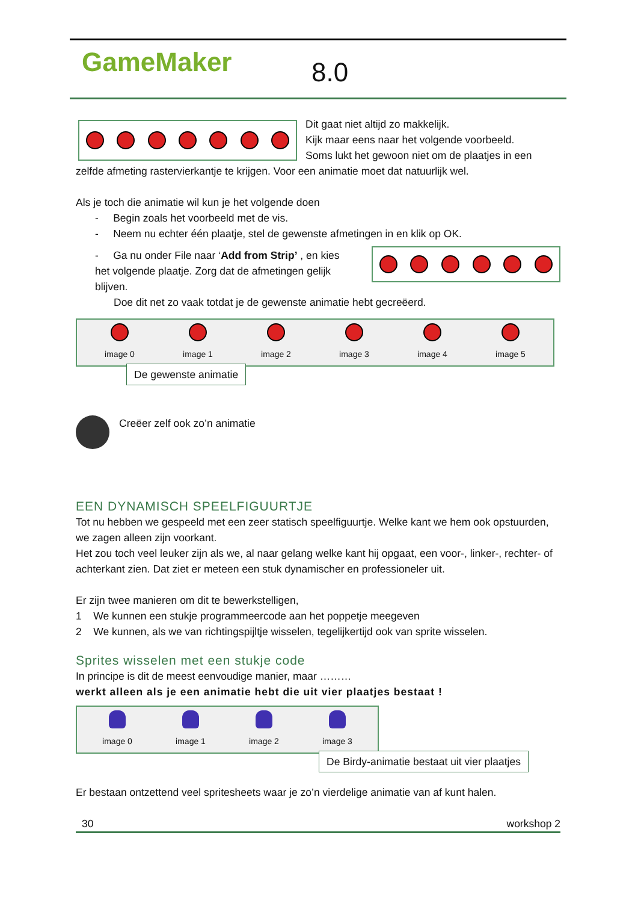GameMaker 8.0
Dit gaat niet altijd zo makkelijk.
Kijk maar eens naar het volgende voorbeeld.
Soms lukt het gewoon niet om de plaatjes in een zelfde afmeting rastervierkantje te krijgen. Voor een animatie moet dat natuurlijk wel.
Als je toch die animatie wil kun je het volgende doen
- Begin zoals het voorbeeld met de vis.
- Neem nu echter één plaatje, stel de gewenste afmetingen in en klik op OK.
- Ga nu onder File naar ‘Add from Strip’ , en kies het volgende plaatje. Zorg dat de afmetingen gelijk blijven.
Doe dit net zo vaak totdat je de gewenste animatie hebt gecreëerd.
image 0
image 1
image 2
image 3
image 4
image 5
De gewenste animatie
Creëer zelf ook zo’n animatie
EEN DYNAMISCH SPEELFIGUURTJE
Tot nu hebben we gespeeld met een zeer statisch speelfiguurtje. Welke kant we hem ook opstuurden, we zagen alleen zijn voorkant.
Het zou toch veel leuker zijn als we, al naar gelang welke kant hij opgaat, een voor-, linker-, rechter- of achterkant zien. Dat ziet er meteen een stuk dynamischer en professioneler uit.
Er zijn twee manieren om dit te bewerkstelligen,
1 We kunnen een stukje programmeercode aan het poppetje meegeven
2 We kunnen, als we van richtingspijltje wisselen, tegelijkertijd ook van sprite wisselen.
Sprites wisselen met een stukje code
In principe is dit de meest eenvoudige manier, maar ………
werkt alleen als je een animatie hebt die uit vier plaatjes bestaat !
image 0
image 1
image 2
image 3
De Birdy-animatie bestaat uit vier plaatjes
Er bestaan ontzettend veel spritesheets waar je zo’n vierdelige animatie van af kunt halen.
30 workshop 2